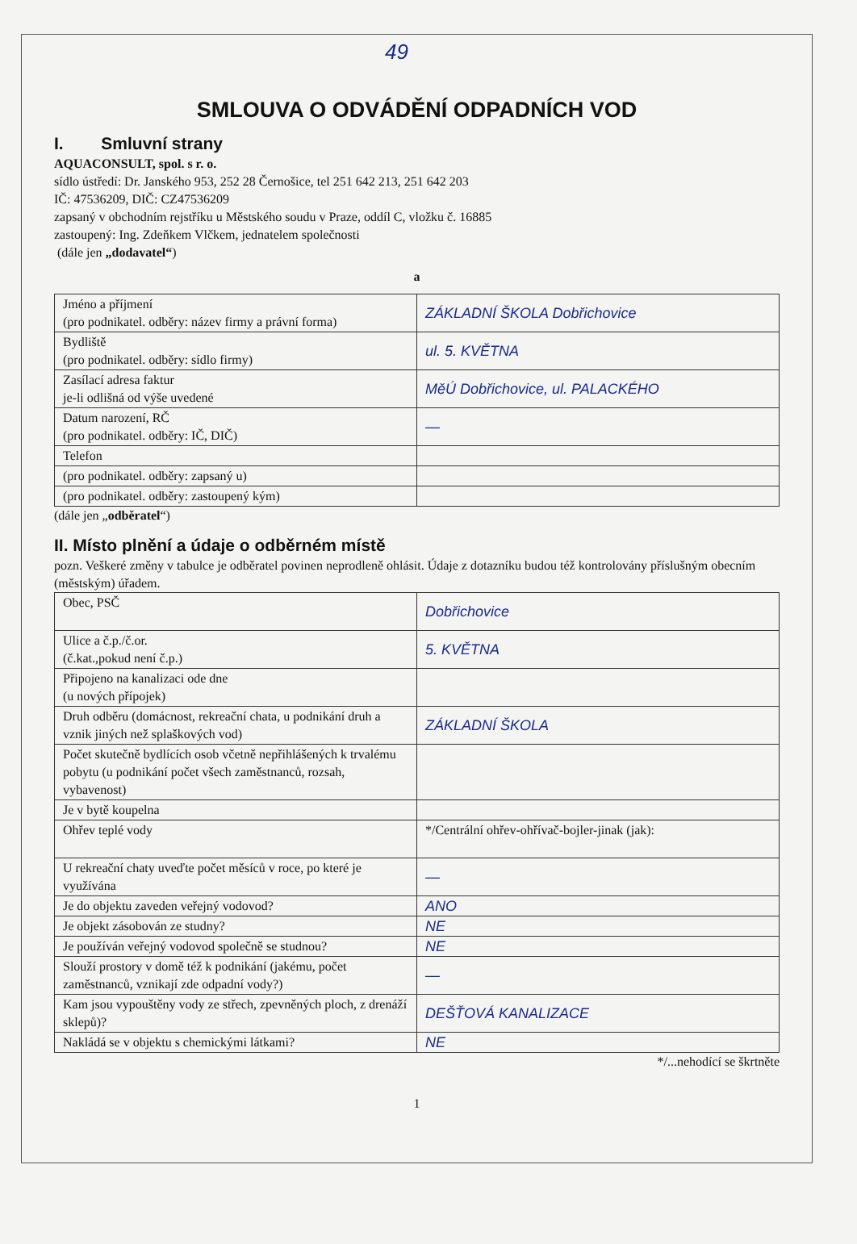49
SMLOUVA O ODVÁDĚNÍ ODPADNÍCH VOD
I. Smluvní strany
AQUACONSULT, spol. s r. o.
sídlo ústředí: Dr. Janského 953, 252 28 Černošice, tel 251 642 213, 251 642 203
IČ: 47536209, DIČ: CZ47536209
zapsaný v obchodním rejstříku u Městského soudu v Praze, oddíl C, vložku č. 16885
zastoupený: Ing. Zdeňkem Vlčkem, jednatelem společnosti
(dále jen „dodavatel“)
a
| Jméno a příjmení (pro podnikatel. odběry: název firmy a právní forma) | ZÁKLADNÍ ŠKOLA Dobřichovice |
| Bydliště (pro podnikatel. odběry: sídlo firmy) | ul. 5. KVĚTNA |
| Zasílací adresa faktur je-li odlišná od výše uvedené | MěÚ Dobřichovice, ul. PALACKÉHO |
| Datum narození, RČ (pro podnikatel. odběry: IČ, DIČ) | — |
| Telefon | |
| (pro podnikatel. odběry: zapsaný u) | |
| (pro podnikatel. odběry: zastoupený kým) | |
(dále jen „odběratel“)
II. Místo plnění a údaje o odběrném místě
pozn. Veškeré změny v tabulce je odběratel povinen neprodleně ohlásit. Údaje z dotazníku budou též kontrolovány příslušným obecním (městským) úřadem.
| Obec, PSČ | Dobřichovice |
| Ulice a č.p./č.or. (č.kat.,pokud není č.p.) | 5. KVĚTNA |
| Připojeno na kanalizaci ode dne (u nových přípojek) | |
| Druh odběru (domácnost, rekreační chata, u podnikání druh a vznik jiných než splaškových vod) | ZÁKLADNÍ ŠKOLA |
| Počet skutečně bydlících osob včetně nepřihlášených k trvalému pobytu (u podnikání počet všech zaměstnanců, rozsah, vybavenost) | |
| Je v bytě koupelna | |
| Ohřev teplé vody | */Centrální ohřev-ohřívač-bojler-jinak (jak): |
| U rekreační chaty uveďte počet měsíců v roce, po které je využívána | — |
| Je do objektu zaveden veřejný vodovod? | ANO |
| Je objekt zásobován ze studny? | NE |
| Je používán veřejný vodovod společně se studnou? | NE |
| Slouží prostory v domě též k podnikání (jakému, počet zaměstnanců, vznikají zde odpadní vody?) | — |
| Kam jsou vypouštěny vody ze střech, zpevněných ploch, z drenáží sklepů)? | DEŠŤOVÁ KANALIZACE |
| Nakládá se v objektu s chemickými látkami? | NE |
*/...nehodící se škrtněte
1